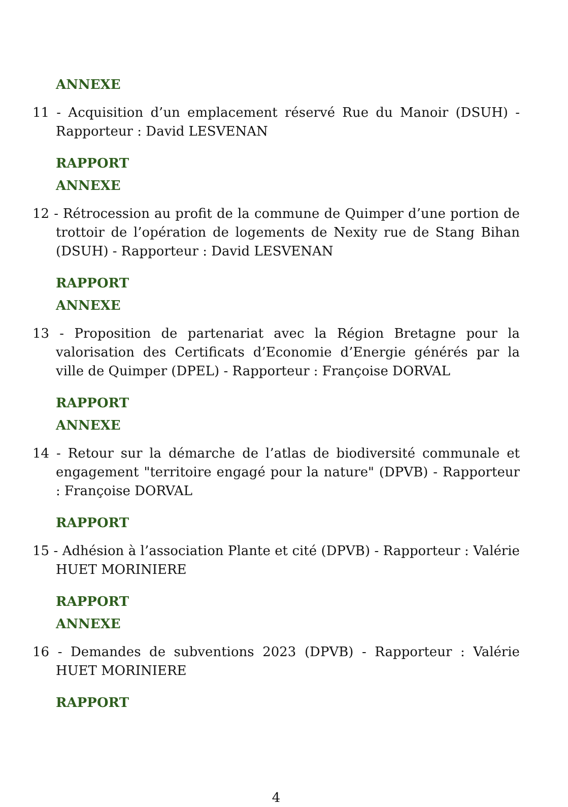ANNEXE
11 - Acquisition d’un emplacement réservé Rue du Manoir (DSUH) - Rapporteur : David LESVENAN
RAPPORT
ANNEXE
12 - Rétrocession au profit de la commune de Quimper d’une portion de trottoir de l’opération de logements de Nexity rue de Stang Bihan (DSUH) - Rapporteur : David LESVENAN
RAPPORT
ANNEXE
13 - Proposition de partenariat avec la Région Bretagne pour la valorisation des Certificats d’Economie d’Energie générés par la ville de Quimper (DPEL) - Rapporteur : Françoise DORVAL
RAPPORT
ANNEXE
14 - Retour sur la démarche de l’atlas de biodiversité communale et engagement "territoire engagé pour la nature" (DPVB) - Rapporteur : Françoise DORVAL
RAPPORT
15 - Adhésion à l’association Plante et cité (DPVB) - Rapporteur : Valérie HUET MORINIERE
RAPPORT
ANNEXE
16 - Demandes de subventions 2023 (DPVB) - Rapporteur : Valérie HUET MORINIERE
RAPPORT
4